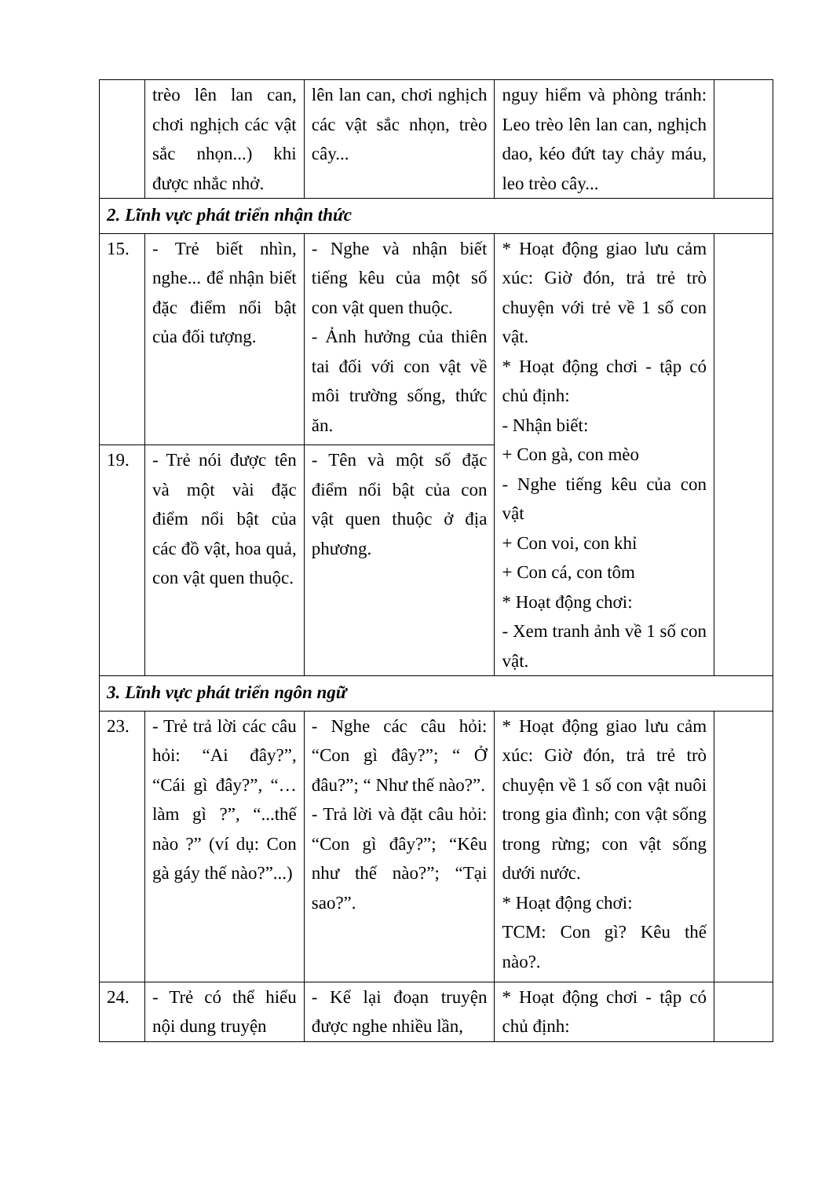| | trèo lên lan can, chơi nghịch các vật sắc nhọn...) khi được nhắc nhở. | lên lan can, chơi nghịch các vật sắc nhọn, trèo cây... | nguy hiểm và phòng tránh: Leo trèo lên lan can, nghịch dao, kéo đứt tay chảy máu, leo trèo cây... | |
| 2. Lĩnh vực phát triển nhận thức | | | | |
| 15. | - Trẻ biết nhìn, nghe... để nhận biết đặc điểm nổi bật của đối tượng. | - Nghe và nhận biết tiếng kêu của một số con vật quen thuộc. - Ảnh hưởng của thiên tai đối với con vật về môi trường sống, thức ăn. | * Hoạt động giao lưu cảm xúc: Giờ đón, trả trẻ trò chuyện với trẻ về 1 số con vật. * Hoạt động chơi - tập có chủ định: - Nhận biết: + Con gà, con mèo - Nghe tiếng kêu của con vật + Con voi, con khỉ + Con cá, con tôm * Hoạt động chơi: - Xem tranh ảnh về 1 số con vật. | |
| 19. | - Trẻ nói được tên và một vài đặc điểm nổi bật của các đồ vật, hoa quả, con vật quen thuộc. | - Tên và một số đặc điểm nổi bật của con vật quen thuộc ở địa phương. | | |
| 3. Lĩnh vực phát triển ngôn ngữ | | | | |
| 23. | - Trẻ trả lời các câu hỏi: “Ai đây?”, “Cái gì đây?”, “…làm gì ?”, “...thế nào ?” (ví dụ: Con gà gáy thế nào?”...) | - Nghe các câu hỏi: “Con gì đây?”; “ Ở đâu?”; “ Như thế nào?”. - Trả lời và đặt câu hỏi: “Con gì đây?”; “Kêu như thế nào?”; “Tại sao?”. | * Hoạt động giao lưu cảm xúc: Giờ đón, trả trẻ trò chuyện về 1 số con vật nuôi trong gia đình; con vật sống trong rừng; con vật sống dưới nước. * Hoạt động chơi: TCM: Con gì? Kêu thế nào?. | |
| 24. | - Trẻ có thể hiểu nội dung truyện | - Kể lại đoạn truyện được nghe nhiều lần, | * Hoạt động chơi - tập có chủ định: | |